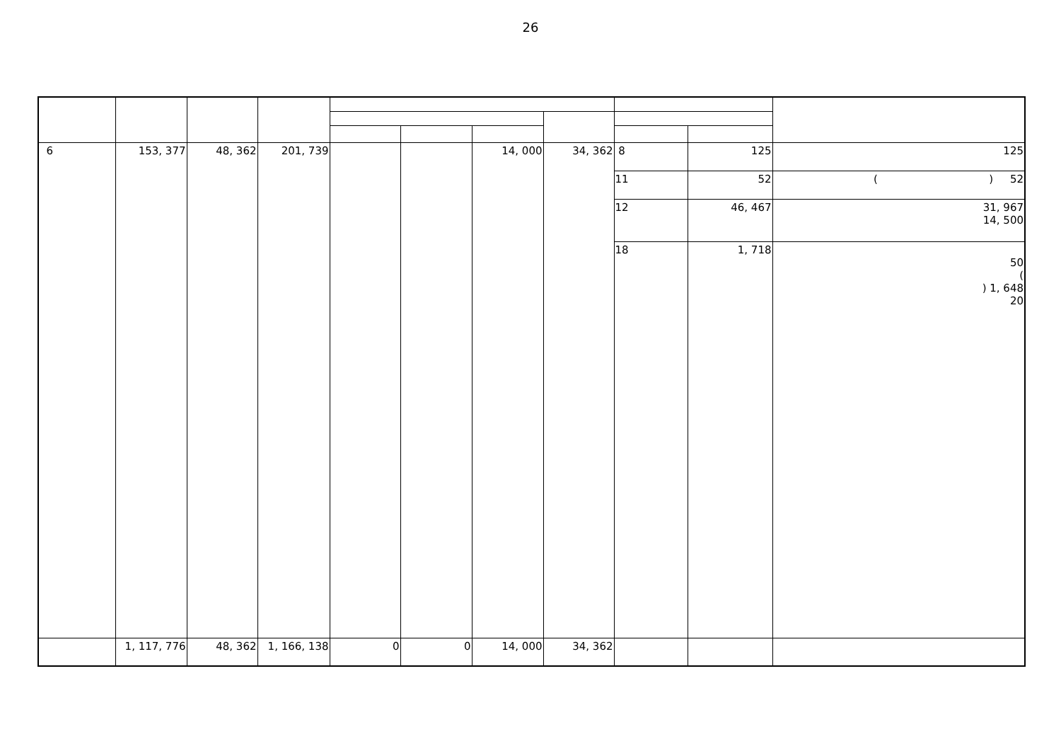26
| 6 | 153, 377 | 48, 362 | 201, 739 | | | 14, 000 | 34, 362 | 8 | 125 | 125 |
| | | | | | | | | 11 | 52 | ( ) 52 |
| | | | | | | | | 12 | 46, 467 | 31, 967 14, 500 |
| | | | | | | | | 18 | 1, 718 | 50 ( ) 1, 648 20 |
| | 1, 117, 776 | 48, 362 | 1, 166, 138 | 0 | 0 | 14, 000 | 34, 362 | | | |